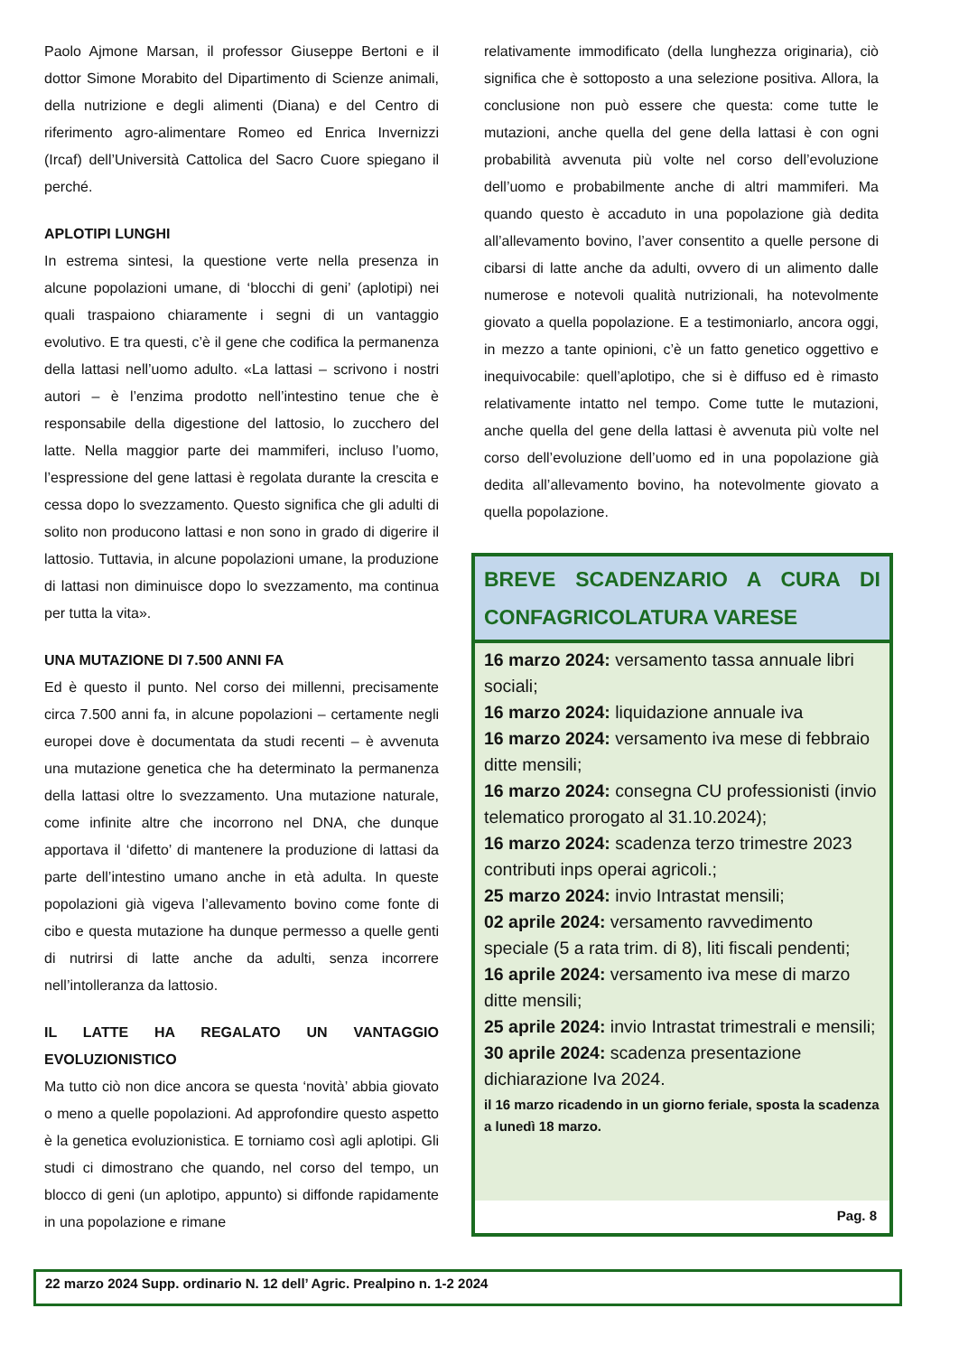Paolo Ajmone Marsan, il professor Giuseppe Bertoni e il dottor Simone Morabito del Dipartimento di Scienze animali, della nutrizione e degli alimenti (Diana) e del Centro di riferimento agro-alimentare Romeo ed Enrica Invernizzi (Ircaf) dell’Università Cattolica del Sacro Cuore spiegano il perché.
APLOTIPI LUNGHI
In estrema sintesi, la questione verte nella presenza in alcune popolazioni umane, di ‘blocchi di geni’ (aplotipi) nei quali traspaiono chiaramente i segni di un vantaggio evolutivo. E tra questi, c’è il gene che codifica la permanenza della lattasi nell’uomo adulto. «La lattasi – scrivono i nostri autori – è l’enzima prodotto nell’intestino tenue che è responsabile della digestione del lattosio, lo zucchero del latte. Nella maggior parte dei mammiferi, incluso l’uomo, l’espressione del gene lattasi è regolata durante la crescita e cessa dopo lo svezzamento. Questo significa che gli adulti di solito non producono lattasi e non sono in grado di digerire il lattosio. Tuttavia, in alcune popolazioni umane, la produzione di lattasi non diminuisce dopo lo svezzamento, ma continua per tutta la vita».
UNA MUTAZIONE DI 7.500 ANNI FA
Ed è questo il punto. Nel corso dei millenni, precisamente circa 7.500 anni fa, in alcune popolazioni – certamente negli europei dove è documentata da studi recenti – è avvenuta una mutazione genetica che ha determinato la permanenza della lattasi oltre lo svezzamento. Una mutazione naturale, come infinite altre che incorrono nel DNA, che dunque apportava il ‘difetto’ di mantenere la produzione di lattasi da parte dell’intestino umano anche in età adulta. In queste popolazioni già vigeva l’allevamento bovino come fonte di cibo e questa mutazione ha dunque permesso a quelle genti di nutrirsi di latte anche da adulti, senza incorrere nell’intolleranza da lattosio.
IL LATTE HA REGALATO UN VANTAGGIO EVOLUZIONISTICO
Ma tutto ciò non dice ancora se questa ‘novità’ abbia giovato o meno a quelle popolazioni. Ad approfondire questo aspetto è la genetica evoluzionistica. E torniamo così agli aplotipi. Gli studi ci dimostrano che quando, nel corso del tempo, un blocco di geni (un aplotipo, appunto) si diffonde rapidamente in una popolazione e rimane
relativamente immodificato (della lunghezza originaria), ciò significa che è sottoposto a una selezione positiva. Allora, la conclusione non può essere che questa: come tutte le mutazioni, anche quella del gene della lattasi è con ogni probabilità avvenuta più volte nel corso dell’evoluzione dell’uomo e probabilmente anche di altri mammiferi. Ma quando questo è accaduto in una popolazione già dedita all’allevamento bovino, l’aver consentito a quelle persone di cibarsi di latte anche da adulti, ovvero di un alimento dalle numerose e notevoli qualità nutrizionali, ha notevolmente giovato a quella popolazione. E a testimoniarlo, ancora oggi, in mezzo a tante opinioni, c’è un fatto genetico oggettivo e inequivocabile: quell’aplotipo, che si è diffuso ed è rimasto relativamente intatto nel tempo. Come tutte le mutazioni, anche quella del gene della lattasi è avvenuta più volte nel corso dell’evoluzione dell’uomo ed in una popolazione già dedita all’allevamento bovino, ha notevolmente giovato a quella popolazione.
BREVE SCADENZARIO A CURA DI CONFAGRICOLATURA VARESE
16 marzo 2024: versamento tassa annuale libri sociali;
16 marzo 2024: liquidazione annuale iva
16 marzo 2024: versamento iva mese di febbraio ditte mensili;
16 marzo 2024: consegna CU professionisti (invio telematico prorogato al 31.10.2024);
16 marzo 2024: scadenza terzo trimestre 2023 contributi inps operai agricoli.;
25 marzo 2024: invio Intrastat mensili;
02 aprile 2024: versamento ravvedimento speciale (5 a rata trim. di 8), liti fiscali pendenti;
16 aprile 2024: versamento iva mese di marzo ditte mensili;
25 aprile 2024: invio Intrastat trimestrali e mensili;
30 aprile 2024: scadenza presentazione dichiarazione Iva 2024.
il 16 marzo ricadendo in un giorno feriale, sposta la scadenza a lunedì 18 marzo.
Pag. 8
22 marzo 2024 Supp. ordinario N. 12 dell’ Agric. Prealpino n. 1-2 2024